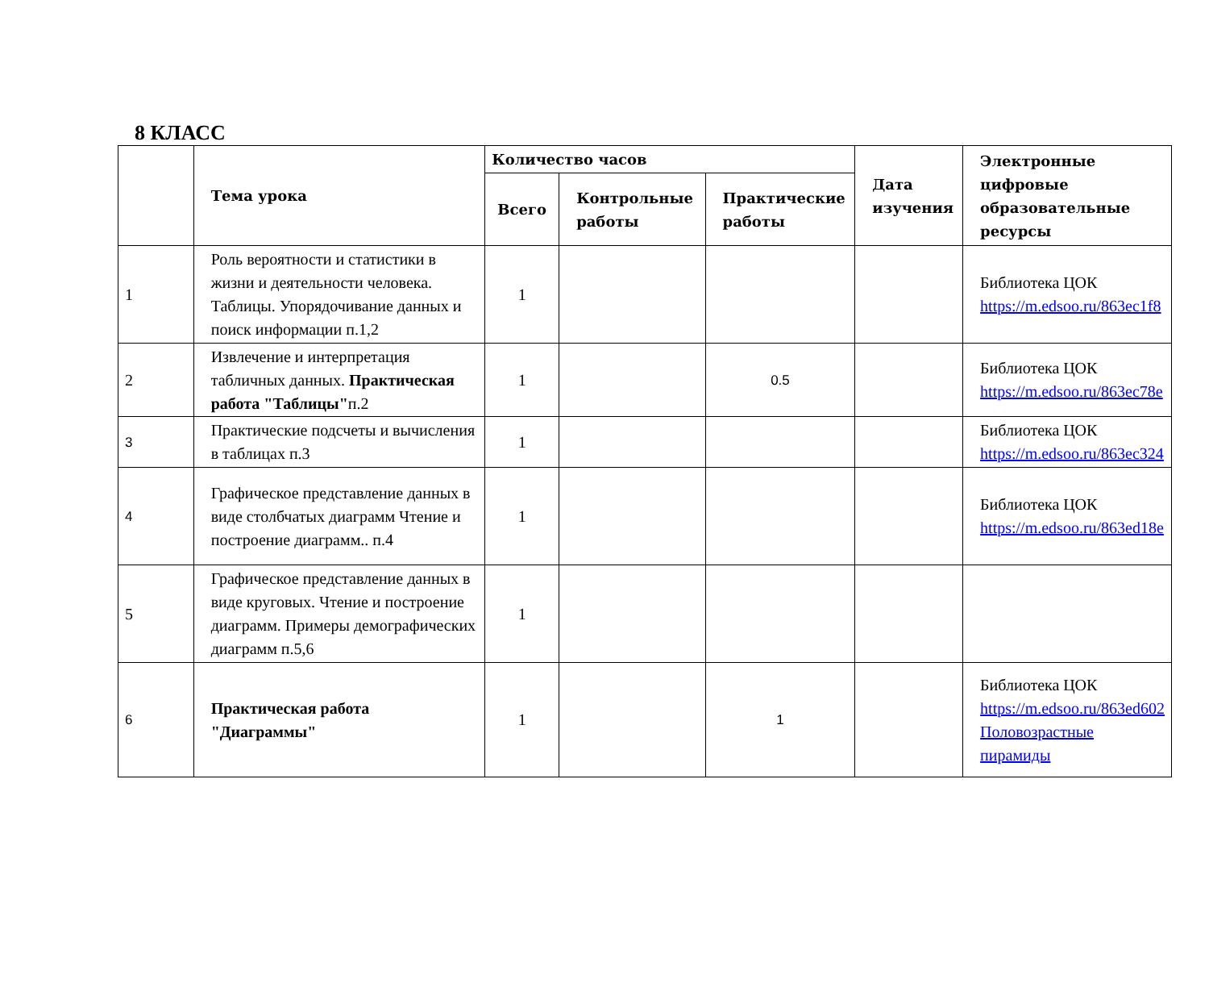8 КЛАСС
| | Тема урока | Количество часов | | | Дата изучения | Электронные цифровые образовательные ресурсы |
| --- | --- | --- | --- | --- | --- | --- |
| | | Всего | Контрольные работы | Практические работы | | |
| 1 | Роль вероятности и статистики в жизни и деятельности человека. Таблицы. Упорядочивание данных и поиск информации п.1,2 | 1 | | | | Библиотека ЦОК https://m.edsoo.ru/863ec1f8 |
| 2 | Извлечение и интерпретация табличных данных. Практическая работа "Таблицы" п.2 | 1 | | 0.5 | | Библиотека ЦОК https://m.edsoo.ru/863ec78e |
| 3 | Практические подсчеты и вычисления в таблицах п.3 | 1 | | | | Библиотека ЦОК https://m.edsoo.ru/863ec324 |
| 4 | Графическое представление данных в виде столбчатых диаграмм Чтение и построение диаграмм.. п.4 | 1 | | | | Библиотека ЦОК https://m.edsoo.ru/863ed18e |
| 5 | Графическое представление данных в виде круговых. Чтение и построение диаграмм. Примеры демографических диаграмм п.5,6 | 1 | | | | |
| 6 | Практическая работа "Диаграммы" | 1 | | 1 | | Библиотека ЦОК https://m.edsoo.ru/863ed602 Половозрастные пирамиды |